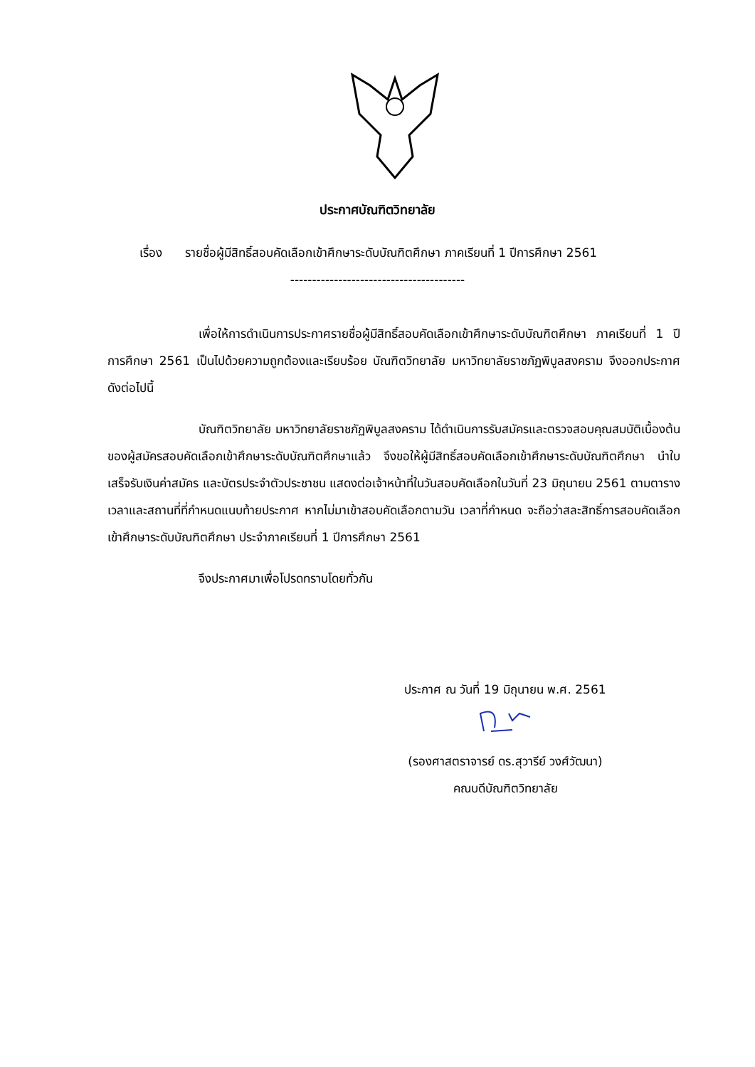ประกาศบัณฑิตวิทยาลัย
เรื่อง รายชื่อผู้มีสิทธิ์สอบคัดเลือกเข้าศึกษาระดับบัณฑิตศึกษา ภาคเรียนที่ 1 ปีการศึกษา 2561
----------------------------------------
เพื่อให้การดำเนินการประกาศรายชื่อผู้มีสิทธิ์สอบคัดเลือกเข้าศึกษาระดับบัณฑิตศึกษา ภาคเรียนที่ 1 ปีการศึกษา 2561 เป็นไปด้วยความถูกต้องและเรียบร้อย บัณฑิตวิทยาลัย มหาวิทยาลัยราชภัฏพิบูลสงคราม จึงออกประกาศ ดังต่อไปนี้
บัณฑิตวิทยาลัย มหาวิทยาลัยราชภัฏพิบูลสงคราม ได้ดำเนินการรับสมัครและตรวจสอบคุณสมบัติเบื้องต้นของผู้สมัครสอบคัดเลือกเข้าศึกษาระดับบัณฑิตศึกษาแล้ว จึงขอให้ผู้มีสิทธิ์สอบคัดเลือกเข้าศึกษาระดับบัณฑิตศึกษา นำใบเสร็จรับเงินค่าสมัคร และบัตรประจำตัวประชาชน แสดงต่อเจ้าหน้าที่ในวันสอบคัดเลือกในวันที่ 23 มิถุนายน 2561 ตามตารางเวลาและสถานที่ที่กำหนดแนบท้ายประกาศ หากไม่มาเข้าสอบคัดเลือกตามวัน เวลาที่กำหนด จะถือว่าสละสิทธิ์การสอบคัดเลือกเข้าศึกษาระดับบัณฑิตศึกษา ประจำภาคเรียนที่ 1 ปีการศึกษา 2561
จึงประกาศมาเพื่อโปรดทราบโดยทั่วกัน
ประกาศ ณ วันที่ 19 มิถุนายน พ.ศ. 2561
(รองศาสตราจารย์ ดร.สุวารีย์ วงศ์วัฒนา)
คณบดีบัณฑิตวิทยาลัย